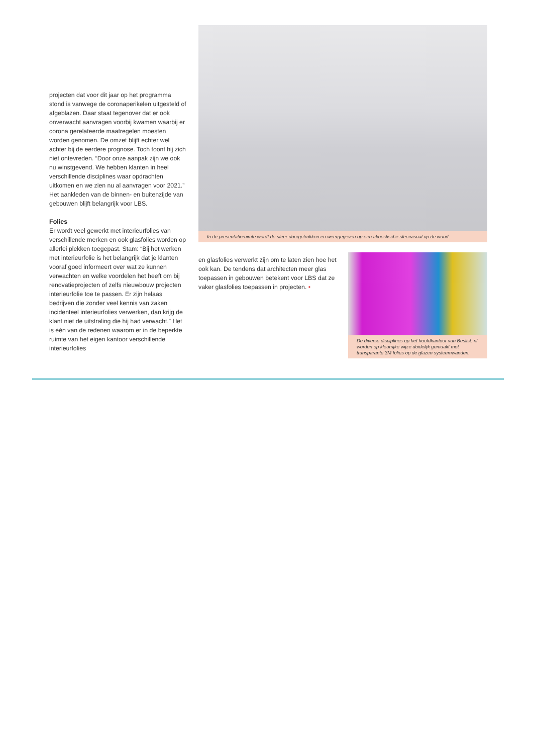projecten dat voor dit jaar op het programma stond is vanwege de coronaperikelen uitge­steld of afgeblazen. Daar staat tegenover dat er ook onverwacht aanvragen voorbij kwamen waarbij er corona gerelateerde maatregelen moesten worden genomen. De omzet blijft echter wel achter bij de eerdere prognose. Toch toont hij zich niet ontevreden. “Door onze aanpak zijn we ook nu winstgevend. We hebben klanten in heel verschillende disciplines waar opdrachten uitkomen en we zien nu al aanvragen voor 2021.” Het aankleden van de binnen- en buitenzijde van gebouwen blijft belangrijk voor LBS.
Folies
Er wordt veel gewerkt met interieurfolies van verschillende merken en ook glasfolies worden op allerlei plekken toegepast. Stam: “Bij het werken met interieurfolie is het belangrijk dat je klanten vooraf goed informeert over wat ze kunnen verwachten en welke voordelen het heeft om bij renovatieprojecten of zelfs nieuwbouw projecten interieurfolie toe te passen. Er zijn helaas bedrijven die zonder veel kennis van zaken incidenteel interieurfolies verwerken, dan krijg de klant niet de uitstraling die hij had verwacht.” Het is één van de redenen waarom er in de beperkte ruimte van het eigen kantoor verschillende interieurfolies
In de presentatieruimte wordt de sfeer doorgetrokken en weergegeven op een akoestische sfeervisual op de wand.
en glasfolies verwerkt zijn om te laten zien hoe het ook kan. De tendens dat architecten meer glas toepassen in gebouwen betekent voor LBS dat ze vaker glasfolies toepassen in projecten. •
De diverse disciplines op het hoofdkantoor van Beslist. nl worden op kleurrijke wijze duidelijk gemaakt met transparante 3M folies op de glazen systeemwanden.